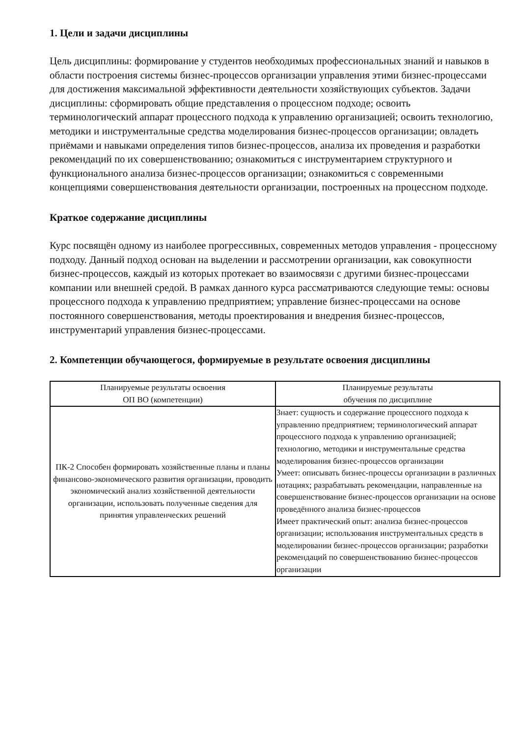1. Цели и задачи дисциплины
Цель дисциплины: формирование у студентов необходимых профессиональных знаний и навыков в области построения системы бизнес-процессов организации управления этими бизнес-процессами для достижения максимальной эффективности деятельности хозяйствующих субъектов. Задачи дисциплины: сформировать общие представления о процессном подходе; освоить терминологический аппарат процессного подхода к управлению организацией; освоить технологию, методики и инструментальные средства моделирования бизнес-процессов организации; овладеть приёмами и навыками определения типов бизнес-процессов, анализа их проведения и разработки рекомендаций по их совершенствованию; ознакомиться с инструментарием структурного и функционального анализа бизнес-процессов организации; ознакомиться с современными концепциями совершенствования деятельности организации, построенных на процессном подходе.
Краткое содержание дисциплины
Курс посвящён одному из наиболее прогрессивных, современных методов управления - процессному подходу. Данный подход основан на выделении и рассмотрении организации, как совокупности бизнес-процессов, каждый из которых протекает во взаимосвязи с другими бизнес-процессами компании или внешней средой. В рамках данного курса рассматриваются следующие темы: основы процессного подхода к управлению предприятием; управление бизнес-процессами на основе постоянного совершенствования, методы проектирования и внедрения бизнес-процессов, инструментарий управления бизнес-процессами.
2. Компетенции обучающегося, формируемые в результате освоения дисциплины
| Планируемые результаты освоения ОП ВО (компетенции) | Планируемые результаты обучения по дисциплине |
| --- | --- |
| ПК-2 Способен формировать хозяйственные планы и планы финансово-экономического развития организации, проводить экономический анализ хозяйственной деятельности организации, использовать полученные сведения для принятия управленческих решений | Знает: сущность и содержание процессного подхода к управлению предприятием; терминологический аппарат процессного подхода к управлению организацией; технологию, методики и инструментальные средства моделирования бизнес-процессов организации Умеет: описывать бизнес-процессы организации в различных нотациях; разрабатывать рекомендации, направленные на совершенствование бизнес-процессов организации на основе проведённого анализа бизнес-процессов Имеет практический опыт: анализа бизнес-процессов организации; использования инструментальных средств в моделировании бизнес-процессов организации; разработки рекомендаций по совершенствованию бизнес-процессов организации |